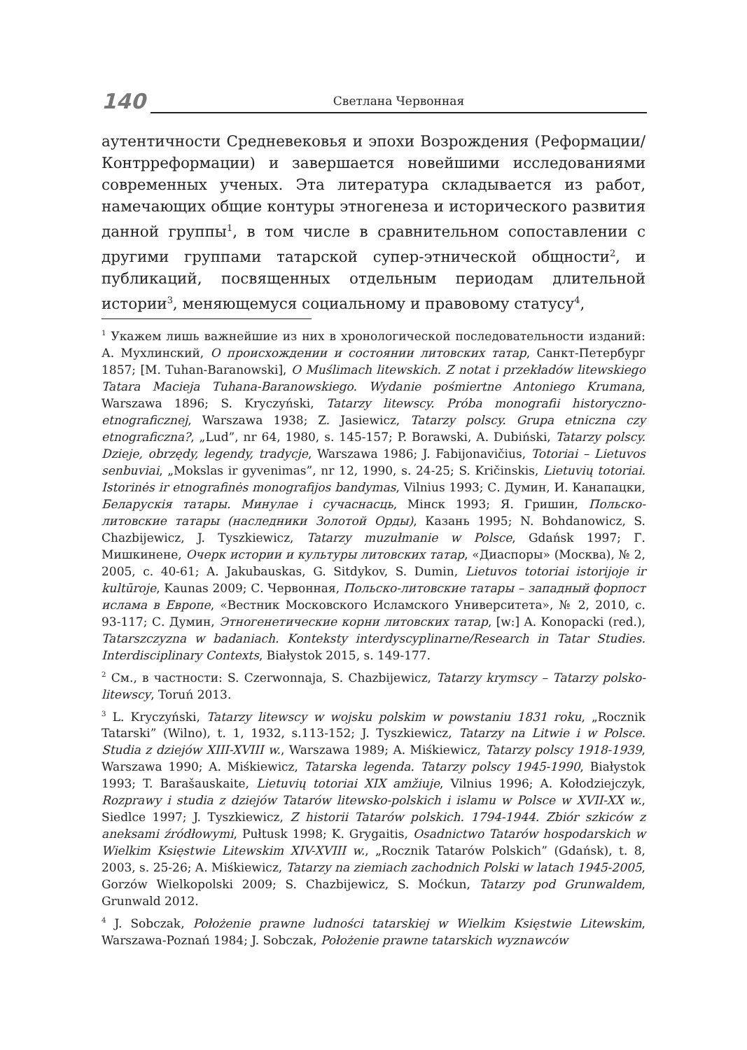140
Светлана Червонная
аутентичности Средневековья и эпохи Возрождения (Реформации/ Контрреформации) и завершается новейшими исследованиями современных ученых. Эта литература складывается из работ, намечающих общие контуры этногенеза и исторического развития данной группы<sup>1</sup>, в том числе в сравнительном сопоставлении с другими группами татарской супер-этнической общности<sup>2</sup>, и публикаций, посвященных отдельным периодам длительной истории<sup>3</sup>, меняющемуся социальному и правовому статусу<sup>4</sup>,
<sup>1</sup> Укажем лишь важнейшие из них в хронологической последовательности изданий: А. Мухлинский, О происхождении и состоянии литовских татар, Санкт-Петербург 1857; [M. Tuhan-Baranowski], O Muślimach litewskich. Z notat i przekładów litewskiego Tatara Macieja Tuhana-Baranowskiego. Wydanie pośmiertne Antoniego Krumana, Warszawa 1896; S. Kryczyński, Tatarzy litewscy. Próba monografii historyczno-etnograficznej, Warszawa 1938; Z. Jasiewicz, Tatarzy polscy. Grupa etniczna czy etnograficzna?, „Lud”, nr 64, 1980, s. 145-157; P. Borawski, A. Dubiński, Tatarzy polscy. Dzieje, obrzędy, legendy, tradycje, Warszawa 1986; J. Fabijonavičius, Totoriai – Lietuvos senbuviai, „Mokslas ir gyvenimas”, nr 12, 1990, s. 24-25; S. Kričinskis, Lietuvių totoriai. Istorinės ir etnografinės monografijos bandymas, Vilnius 1993; С. Думин, И. Канапацки, Беларускія татары. Минулае і сучаснасць, Мінск 1993; Я. Гришин, Польско-литовские татары (наследники Золотой Орды), Казань 1995; N. Bohdanowicz, S. Chazbijewicz, J. Tyszkiewicz, Tatarzy muzułmanie w Polsce, Gdańsk 1997; Г. Мишкинене, Очерк истории и культуры литовских татар, «Диаспоры» (Москва), № 2, 2005, с. 40-61; A. Jakubauskas, G. Sitdykov, S. Dumin, Lietuvos totoriai istorijoje ir kultūroje, Kaunas 2009; С. Червонная, Польско-литовские татары – западный форпост ислама в Европе, «Вестник Московского Исламского Университета», № 2, 2010, с. 93-117; С. Думин, Этногенетические корни литовских татар, [w:] A. Konopacki (red.), Tatarszczyzna w badaniach. Konteksty interdyscyplinarne/Research in Tatar Studies. Interdisciplinary Contexts, Białystok 2015, s. 149-177.
<sup>2</sup> См., в частности: S. Czerwonnaja, S. Chazbijewicz, Tatarzy krymscy – Tatarzy polsko-litewscy, Toruń 2013.
<sup>3</sup> L. Kryczyński, Tatarzy litewscy w wojsku polskim w powstaniu 1831 roku, „Rocznik Tatarski” (Wilno), t. 1, 1932, s.113-152; J. Tyszkiewicz, Tatarzy na Litwie i w Polsce. Studia z dziejów XIII-XVIII w., Warszawa 1989; A. Miśkiewicz, Tatarzy polscy 1918-1939, Warszawa 1990; A. Miśkiewicz, Tatarska legenda. Tatarzy polscy 1945-1990, Białystok 1993; T. Barašauskaite, Lietuvių totoriai XIX amžiuje, Vilnius 1996; A. Kołodziejczyk, Rozprawy i studia z dziejów Tatarów litewsko-polskich i islamu w Polsce w XVII-XX w., Siedlce 1997; J. Tyszkiewicz, Z historii Tatarów polskich. 1794-1944. Zbiór szkiców z aneksami źródłowymi, Pułtusk 1998; K. Grygaitis, Osadnictwo Tatarów hospodarskich w Wielkim Księstwie Litewskim XIV-XVIII w., „Rocznik Tatarów Polskich” (Gdańsk), t. 8, 2003, s. 25-26; A. Miśkiewicz, Tatarzy na ziemiach zachodnich Polski w latach 1945-2005, Gorzów Wielkopolski 2009; S. Chazbijewicz, S. Moćkun, Tatarzy pod Grunwaldem, Grunwald 2012.
<sup>4</sup> J. Sobczak, Położenie prawne ludności tatarskiej w Wielkim Księstwie Litewskim, Warszawa-Poznań 1984; J. Sobczak, Położenie prawne tatarskich wyznawców